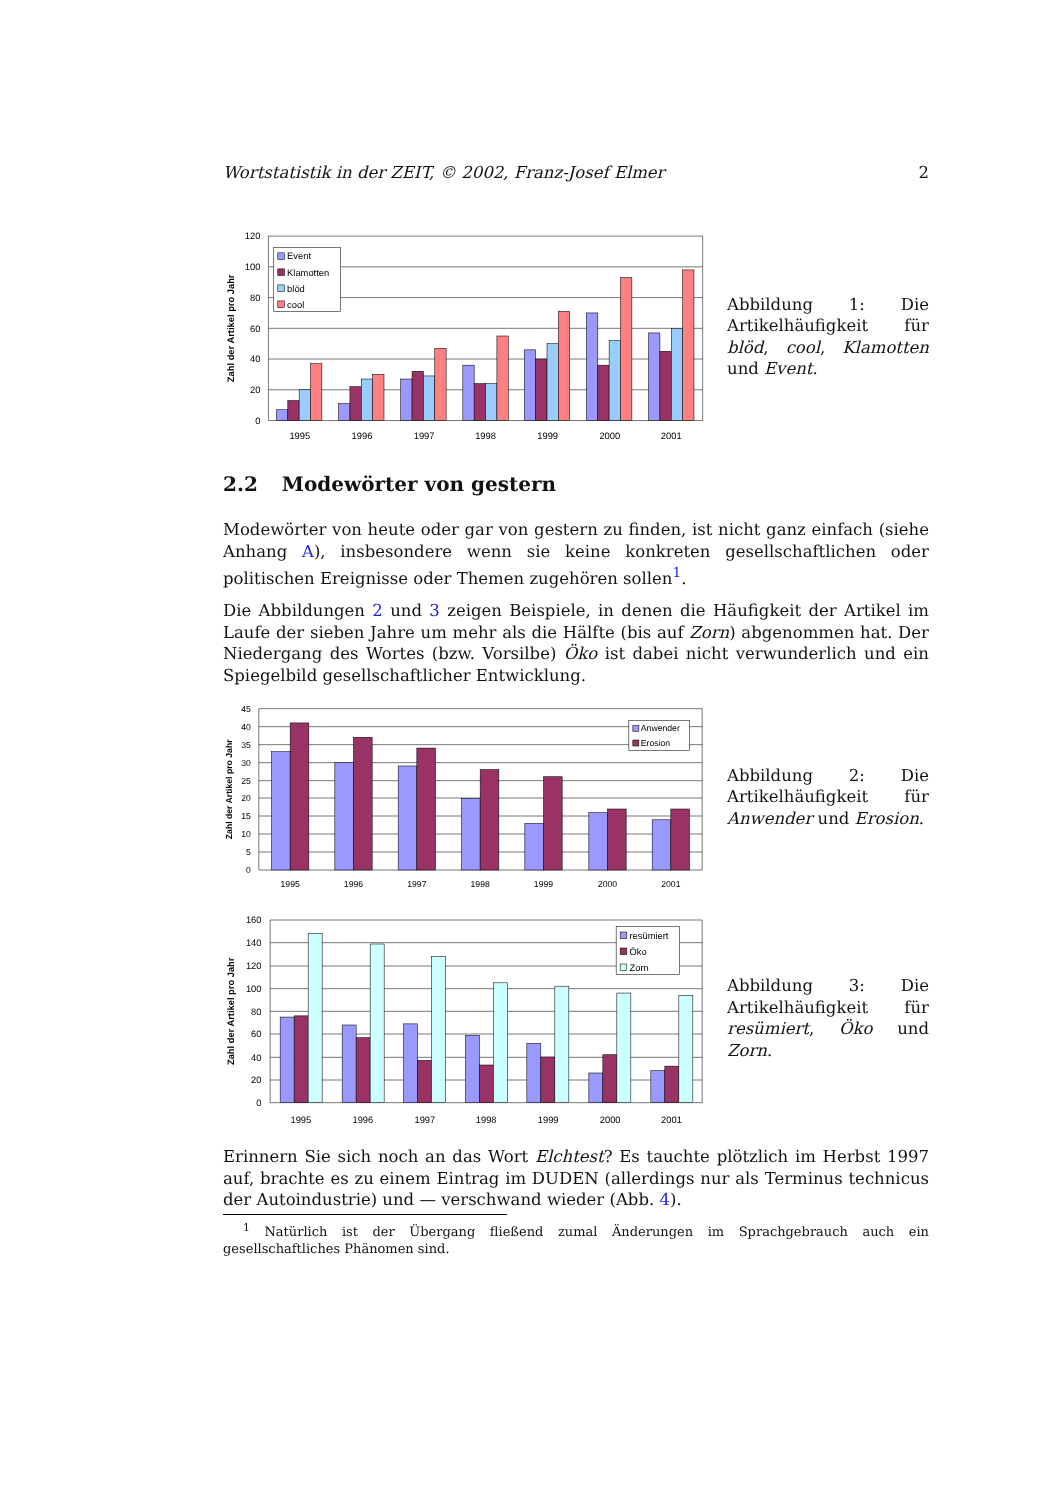Wortstatistik in der ZEIT, © 2002, Franz-Josef Elmer 2
Event
Klamotten
blöd
cool
120
100
80
60
40
20
0
1995
1996
1997
1998
1999
2000
2001
Zahl der Artikel pro Jahr
Abbildung 1: Die Artikelhäufigkeit für blöd, cool, Klamotten und Event.
2.2 Modewörter von gestern
Modewörter von heute oder gar von gestern zu finden, ist nicht ganz einfach (siehe Anhang A), insbesondere wenn sie keine konkreten gesellschaftlichen oder politischen Ereignisse oder Themen zugehören sollen<sup>1</sup>.
Die Abbildungen 2 und 3 zeigen Beispiele, in denen die Häufigkeit der Artikel im Laufe der sieben Jahre um mehr als die Hälfte (bis auf Zorn) abgenommen hat. Der Niedergang des Wortes (bzw. Vorsilbe) Öko ist dabei nicht verwunderlich und ein Spiegelbild gesellschaftlicher Entwicklung.
Anwender
Erosion
45
40
35
30
25
20
15
10
5
0
1995
1996
1997
1998
1999
2000
2001
Zahl der Artikel pro Jahr
Abbildung 2: Die Artikelhäufigkeit für Anwender und Erosion.
resümiert
Öko
Zorn
160
140
120
100
80
60
40
20
0
1995
1996
1997
1998
1999
2000
2001
Zahl der Artikel pro Jahr
Abbildung 3: Die Artikelhäufigkeit für resümiert, Öko und Zorn.
Erinnern Sie sich noch an das Wort Elchtest? Es tauchte plötzlich im Herbst 1997 auf, brachte es zu einem Eintrag im DUDEN (allerdings nur als Terminus technicus der Autoindustrie) und — verschwand wieder (Abb. 4).
<sup>1</sup> Natürlich ist der Übergang fließend zumal Änderungen im Sprachgebrauch auch ein gesellschaftliches Phänomen sind.